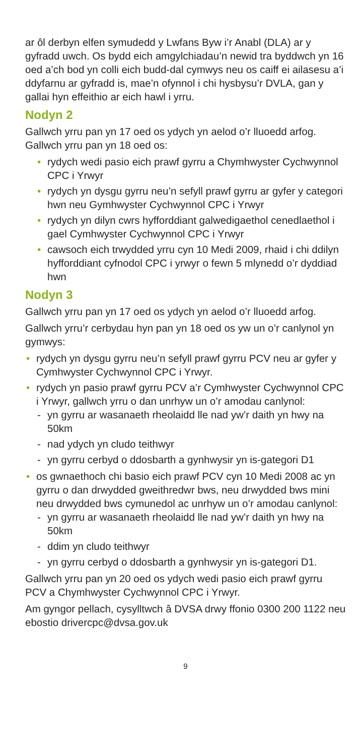ar ôl derbyn elfen symudedd y Lwfans Byw i’r Anabl (DLA) ar y gyfradd uwch. Os bydd eich amgylchiadau’n newid tra byddwch yn 16 oed a’ch bod yn colli eich budd-dal cymwys neu os caiff ei ailasesu a’i ddyfarnu ar gyfradd is, mae’n ofynnol i chi hysbysu’r DVLA, gan y gallai hyn effeithio ar eich hawl i yrru.
Nodyn 2
Gallwch yrru pan yn 17 oed os ydych yn aelod o’r lluoedd arfog. Gallwch yrru pan yn 18 oed os:
• rydych wedi pasio eich prawf gyrru a Chymhwyster Cychwynnol CPC i Yrwyr
• rydych yn dysgu gyrru neu’n sefyll prawf gyrru ar gyfer y categori hwn neu Gymhwyster Cychwynnol CPC i Yrwyr
• rydych yn dilyn cwrs hyfforddiant galwedigaethol cenedlaethol i gael Cymhwyster Cychwynnol CPC i Yrwyr
• cawsoch eich trwydded yrru cyn 10 Medi 2009, rhaid i chi ddilyn hyfforddiant cyfnodol CPC i yrwyr o fewn 5 mlynedd o’r dyddiad hwn
Nodyn 3
Gallwch yrru pan yn 17 oed os ydych yn aelod o’r lluoedd arfog.
Gallwch yrru’r cerbydau hyn pan yn 18 oed os yw un o’r canlynol yn gymwys:
• rydych yn dysgu gyrru neu’n sefyll prawf gyrru PCV neu ar gyfer y Cymhwyster Cychwynnol CPC i Yrwyr.
• rydych yn pasio prawf gyrru PCV a’r Cymhwyster Cychwynnol CPC i Yrwyr, gallwch yrru o dan unrhyw un o’r amodau canlynol:
- yn gyrru ar wasanaeth rheolaidd lle nad yw’r daith yn hwy na 50km
- nad ydych yn cludo teithwyr
- yn gyrru cerbyd o ddosbarth a gynhwysir yn is-gategori D1
• os gwnaethoch chi basio eich prawf PCV cyn 10 Medi 2008 ac yn gyrru o dan drwydded gweithredwr bws, neu drwydded bws mini neu drwydded bws cymunedol ac unrhyw un o’r amodau canlynol:
- yn gyrru ar wasanaeth rheolaidd lle nad yw’r daith yn hwy na 50km
- ddim yn cludo teithwyr
- yn gyrru cerbyd o ddosbarth a gynhwysir yn is-gategori D1.
Gallwch yrru pan yn 20 oed os ydych wedi pasio eich prawf gyrru PCV a Chymhwyster Cychwynnol CPC i Yrwyr.
Am gyngor pellach, cysylltwch â DVSA drwy ffonio 0300 200 1122 neu ebostio drivercpc@dvsa.gov.uk
9